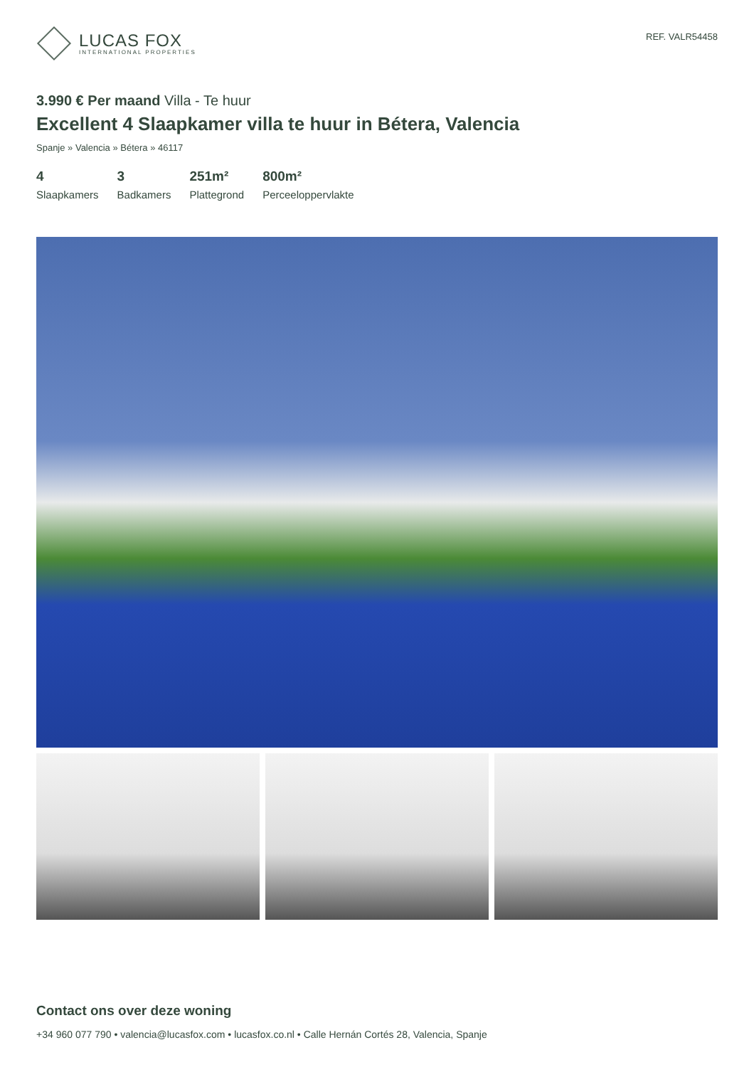LUCAS FOX
INTERNATIONAL PROPERTIES
REF. VALR54458
3.990 € Per maand Villa - Te huur
Excellent 4 Slaapkamer villa te huur in Bétera, Valencia
Spanje » Valencia » Bétera » 46117
4
Slaapkamers
3
Badkamers
251m²
Plattegrond
800m²
Perceeloppervlakte
Contact ons over deze woning
+34 960 077 790 • valencia@lucasfox.com • lucasfox.co.nl • Calle Hernán Cortés 28, Valencia, Spanje